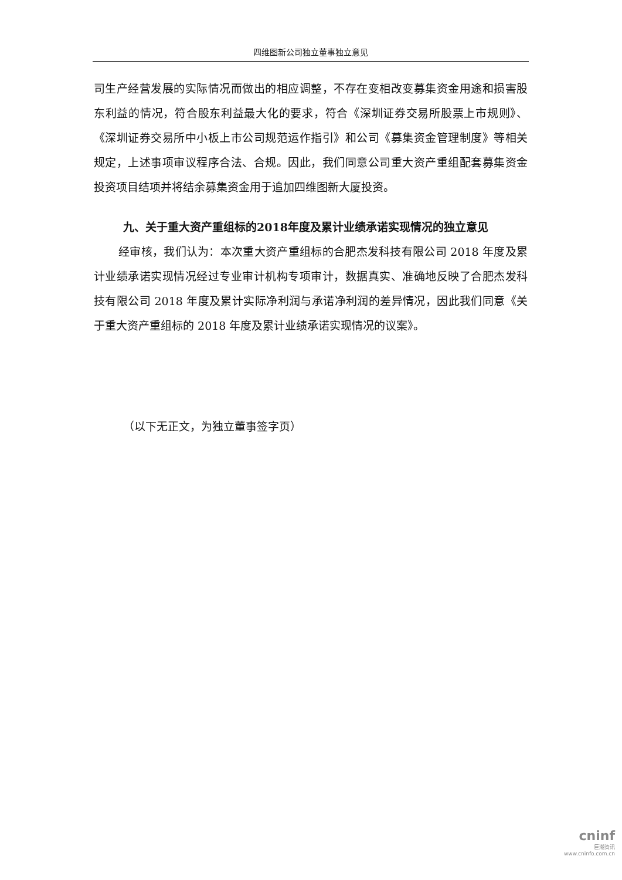四维图新公司独立董事独立意见
司生产经营发展的实际情况而做出的相应调整，不存在变相改变募集资金用途和损害股东利益的情况，符合股东利益最大化的要求，符合《深圳证券交易所股票上市规则》、《深圳证券交易所中小板上市公司规范运作指引》和公司《募集资金管理制度》等相关规定，上述事项审议程序合法、合规。因此，我们同意公司重大资产重组配套募集资金投资项目结项并将结余募集资金用于追加四维图新大厦投资。
九、关于重大资产重组标的2018年度及累计业绩承诺实现情况的独立意见
经审核，我们认为：本次重大资产重组标的合肥杰发科技有限公司 2018 年度及累计业绩承诺实现情况经过专业审计机构专项审计，数据真实、准确地反映了合肥杰发科技有限公司 2018 年度及累计实际净利润与承诺净利润的差异情况，因此我们同意《关于重大资产重组标的 2018 年度及累计业绩承诺实现情况的议案》。
（以下无正文，为独立董事签字页）
cninf
巨潮资讯
www.cninfo.com.cn